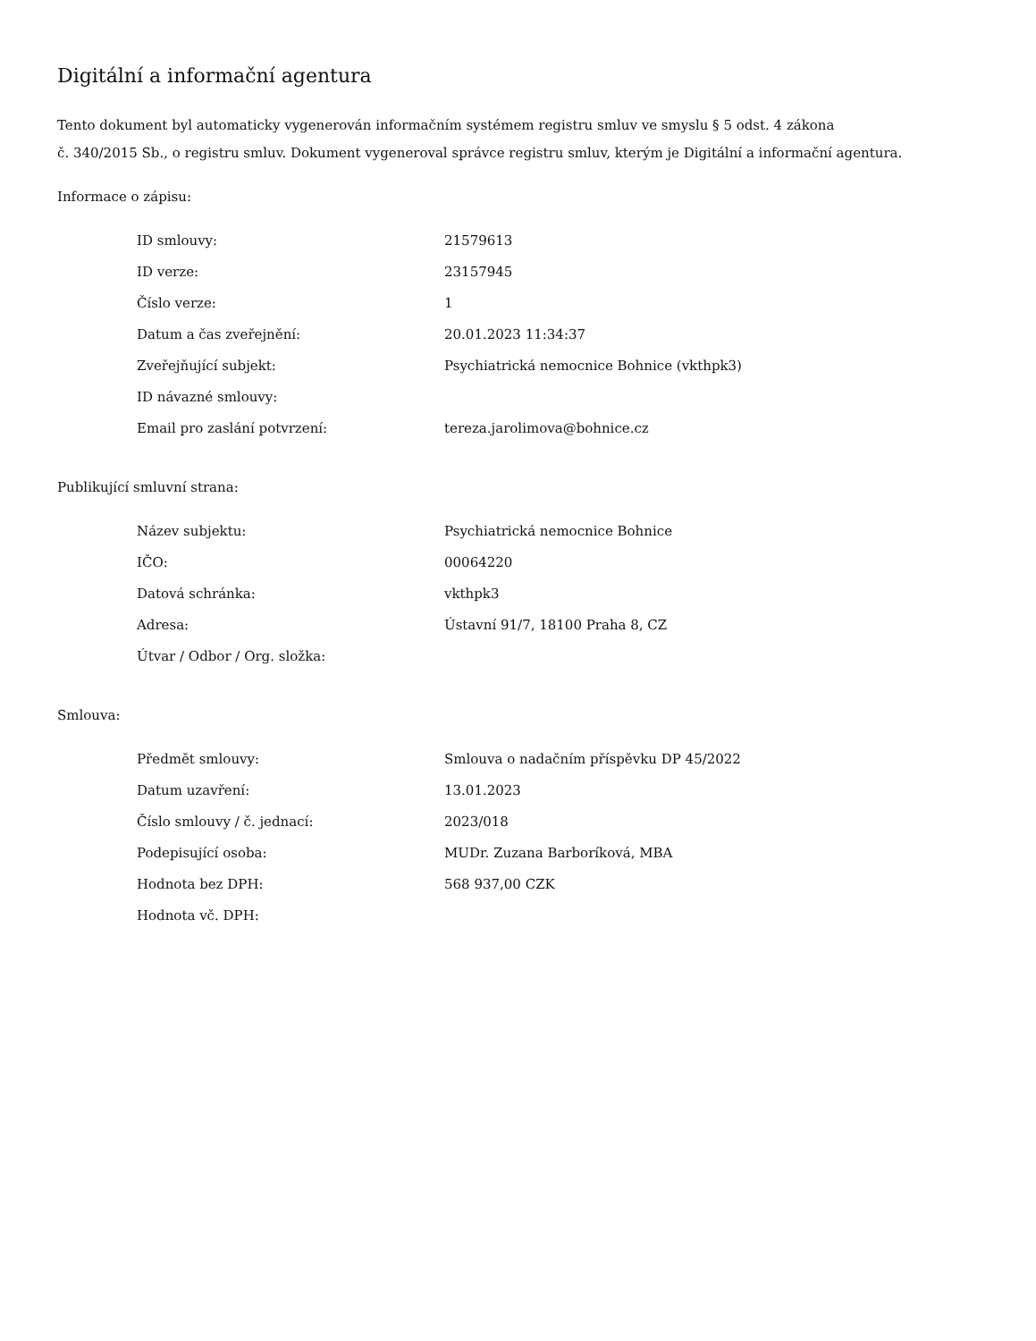Digitální a informační agentura
Tento dokument byl automaticky vygenerován informačním systémem registru smluv ve smyslu § 5 odst. 4 zákona
č. 340/2015 Sb., o registru smluv. Dokument vygeneroval správce registru smluv, kterým je Digitální a informační agentura.
Informace o zápisu:
| ID smlouvy: | 21579613 |
| ID verze: | 23157945 |
| Číslo verze: | 1 |
| Datum a čas zveřejnění: | 20.01.2023 11:34:37 |
| Zveřejňující subjekt: | Psychiatrická nemocnice Bohnice (vkthpk3) |
| ID návazné smlouvy: | |
| Email pro zaslání potvrzení: | tereza.jarolimova@bohnice.cz |
Publikující smluvní strana:
| Název subjektu: | Psychiatrická nemocnice Bohnice |
| IČO: | 00064220 |
| Datová schránka: | vkthpk3 |
| Adresa: | Ústavní 91/7, 18100 Praha 8, CZ |
| Útvar / Odbor / Org. složka: | |
Smlouva:
| Předmět smlouvy: | Smlouva o nadačním příspěvku DP 45/2022 |
| Datum uzavření: | 13.01.2023 |
| Číslo smlouvy / č. jednací: | 2023/018 |
| Podepisující osoba: | MUDr. Zuzana Barboríková, MBA |
| Hodnota bez DPH: | 568 937,00 CZK |
| Hodnota vč. DPH: | |